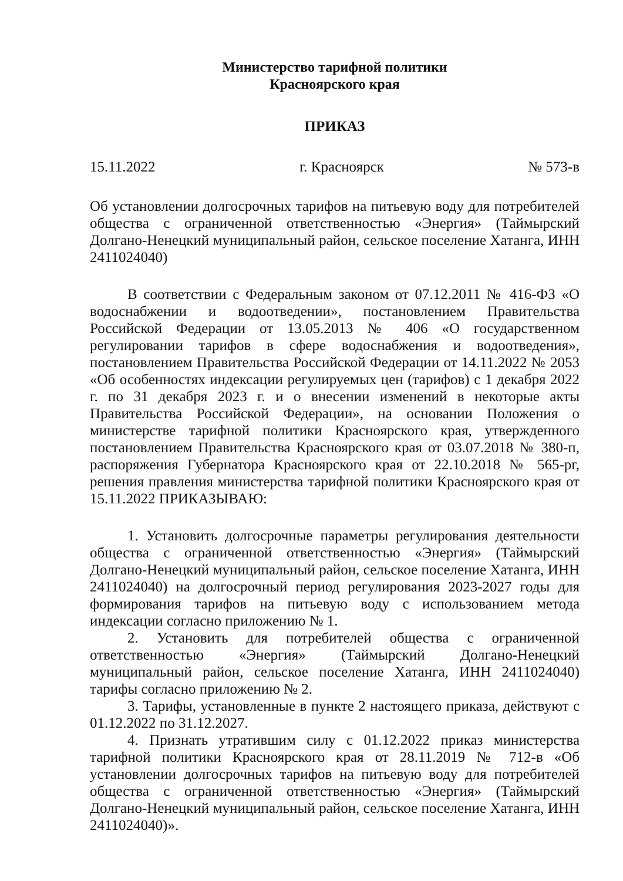Министерство тарифной политики
Красноярского края
ПРИКАЗ
15.11.2022 г. Красноярск № 573-в
Об установлении долгосрочных тарифов на питьевую воду для потребителей общества с ограниченной ответственностью «Энергия» (Таймырский Долгано-Ненецкий муниципальный район, сельское поселение Хатанга, ИНН 2411024040)
В соответствии с Федеральным законом от 07.12.2011 № 416-ФЗ «О водоснабжении и водоотведении», постановлением Правительства Российской Федерации от 13.05.2013 № 406 «О государственном регулировании тарифов в сфере водоснабжения и водоотведения», постановлением Правительства Российской Федерации от 14.11.2022 № 2053 «Об особенностях индексации регулируемых цен (тарифов) с 1 декабря 2022 г. по 31 декабря 2023 г. и о внесении изменений в некоторые акты Правительства Российской Федерации», на основании Положения о министерстве тарифной политики Красноярского края, утвержденного постановлением Правительства Красноярского края от 03.07.2018 № 380-п, распоряжения Губернатора Красноярского края от 22.10.2018 № 565-рг, решения правления министерства тарифной политики Красноярского края от 15.11.2022 ПРИКАЗЫВАЮ:
1. Установить долгосрочные параметры регулирования деятельности общества с ограниченной ответственностью «Энергия» (Таймырский Долгано-Ненецкий муниципальный район, сельское поселение Хатанга, ИНН 2411024040) на долгосрочный период регулирования 2023-2027 годы для формирования тарифов на питьевую воду с использованием метода индексации согласно приложению № 1.
2. Установить для потребителей общества с ограниченной ответственностью «Энергия» (Таймырский Долгано-Ненецкий муниципальный район, сельское поселение Хатанга, ИНН 2411024040) тарифы согласно приложению № 2.
3. Тарифы, установленные в пункте 2 настоящего приказа, действуют с 01.12.2022 по 31.12.2027.
4. Признать утратившим силу с 01.12.2022 приказ министерства тарифной политики Красноярского края от 28.11.2019 № 712-в «Об установлении долгосрочных тарифов на питьевую воду для потребителей общества с ограниченной ответственностью «Энергия» (Таймырский Долгано-Ненецкий муниципальный район, сельское поселение Хатанга, ИНН 2411024040)».